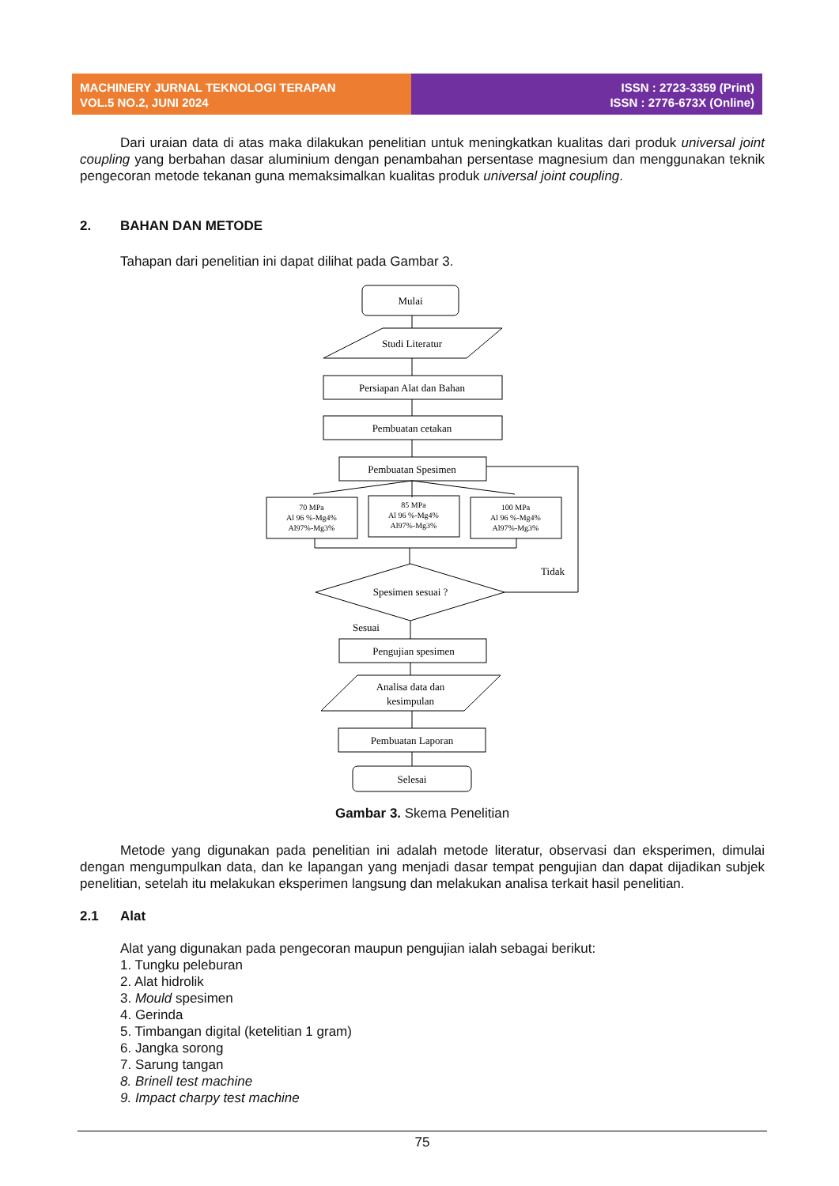MACHINERY JURNAL TEKNOLOGI TERAPAN
VOL.5 NO.2, JUNI 2024
ISSN : 2723-3359 (Print)
ISSN : 2776-673X (Online)
Dari uraian data di atas maka dilakukan penelitian untuk meningkatkan kualitas dari produk universal joint coupling yang berbahan dasar aluminium dengan penambahan persentase magnesium dan menggunakan teknik pengecoran metode tekanan guna memaksimalkan kualitas produk universal joint coupling.
2. BAHAN DAN METODE
Tahapan dari penelitian ini dapat dilihat pada Gambar 3.
Mulai
Studi Literatur
Persiapan Alat dan Bahan
Pembuatan cetakan
Pembuatan Spesimen
70 MPa
Al 96 %-Mg4%
Al97%-Mg3%
85 MPa
Al 96 %-Mg4%
Al97%-Mg3%
100 MPa
Al 96 %-Mg4%
Al97%-Mg3%
Spesimen sesuai ?
Tidak
Sesuai
Pengujian spesimen
Analisa data dan
kesimpulan
Pembuatan Laporan
Selesai
Gambar 3. Skema Penelitian
Metode yang digunakan pada penelitian ini adalah metode literatur, observasi dan eksperimen, dimulai dengan mengumpulkan data, dan ke lapangan yang menjadi dasar tempat pengujian dan dapat dijadikan subjek penelitian, setelah itu melakukan eksperimen langsung dan melakukan analisa terkait hasil penelitian.
2.1 Alat
Alat yang digunakan pada pengecoran maupun pengujian ialah sebagai berikut:
1. Tungku peleburan
2. Alat hidrolik
3. Mould spesimen
4. Gerinda
5. Timbangan digital (ketelitian 1 gram)
6. Jangka sorong
7. Sarung tangan
8. Brinell test machine
9. Impact charpy test machine
75